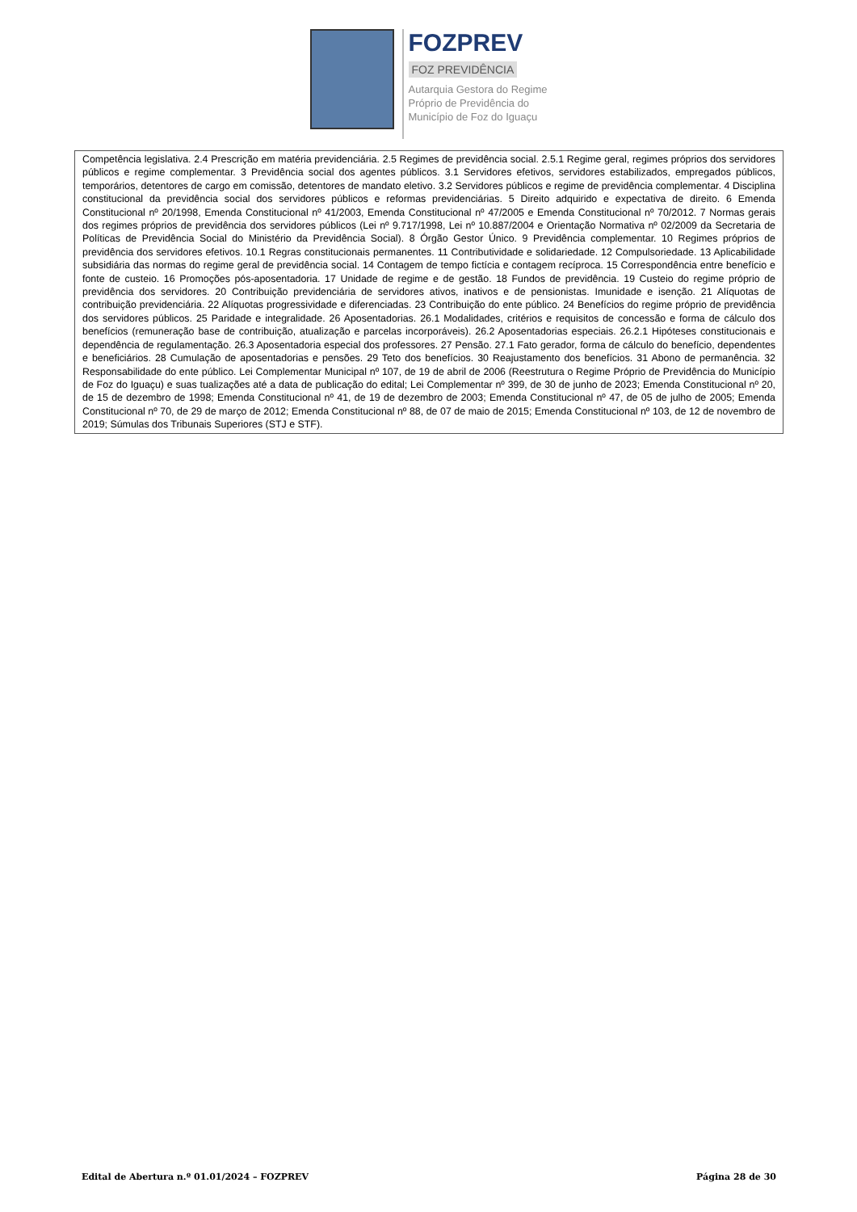FOZPREV
FOZ PREVIDÊNCIA
Autarquia Gestora do Regime
Próprio de Previdência do
Município de Foz do Iguaçu
| Competência legislativa. 2.4 Prescrição em matéria previdenciária. 2.5 Regimes de previdência social. 2.5.1 Regime geral, regimes próprios dos servidores públicos e regime complementar. 3 Previdência social dos agentes públicos. 3.1 Servidores efetivos, servidores estabilizados, empregados públicos, temporários, detentores de cargo em comissão, detentores de mandato eletivo. 3.2 Servidores públicos e regime de previdência complementar. 4 Disciplina constitucional da previdência social dos servidores públicos e reformas previdenciárias. 5 Direito adquirido e expectativa de direito. 6 Emenda Constitucional nº 20/1998, Emenda Constitucional nº 41/2003, Emenda Constitucional nº 47/2005 e Emenda Constitucional nº 70/2012. 7 Normas gerais dos regimes próprios de previdência dos servidores públicos (Lei nº 9.717/1998, Lei nº 10.887/2004 e Orientação Normativa nº 02/2009 da Secretaria de Políticas de Previdência Social do Ministério da Previdência Social). 8 Órgão Gestor Único. 9 Previdência complementar. 10 Regimes próprios de previdência dos servidores efetivos. 10.1 Regras constitucionais permanentes. 11 Contributividade e solidariedade. 12 Compulsoriedade. 13 Aplicabilidade subsidiária das normas do regime geral de previdência social. 14 Contagem de tempo fictícia e contagem recíproca. 15 Correspondência entre benefício e fonte de custeio. 16 Promoções pós-aposentadoria. 17 Unidade de regime e de gestão. 18 Fundos de previdência. 19 Custeio do regime próprio de previdência dos servidores. 20 Contribuição previdenciária de servidores ativos, inativos e de pensionistas. Imunidade e isenção. 21 Alíquotas de contribuição previdenciária. 22 Alíquotas progressividade e diferenciadas. 23 Contribuição do ente público. 24 Benefícios do regime próprio de previdência dos servidores públicos. 25 Paridade e integralidade. 26 Aposentadorias. 26.1 Modalidades, critérios e requisitos de concessão e forma de cálculo dos benefícios (remuneração base de contribuição, atualização e parcelas incorporáveis). 26.2 Aposentadorias especiais. 26.2.1 Hipóteses constitucionais e dependência de regulamentação. 26.3 Aposentadoria especial dos professores. 27 Pensão. 27.1 Fato gerador, forma de cálculo do benefício, dependentes e beneficiários. 28 Cumulação de aposentadorias e pensões. 29 Teto dos benefícios. 30 Reajustamento dos benefícios. 31 Abono de permanência. 32 Responsabilidade do ente público. Lei Complementar Municipal nº 107, de 19 de abril de 2006 (Reestrutura o Regime Próprio de Previdência do Município de Foz do Iguaçu) e suas tualizações até a data de publicação do edital; Lei Complementar nº 399, de 30 de junho de 2023; Emenda Constitucional nº 20, de 15 de dezembro de 1998; Emenda Constitucional nº 41, de 19 de dezembro de 2003; Emenda Constitucional nº 47, de 05 de julho de 2005; Emenda Constitucional nº 70, de 29 de março de 2012; Emenda Constitucional nº 88, de 07 de maio de 2015; Emenda Constitucional nº 103, de 12 de novembro de 2019; Súmulas dos Tribunais Superiores (STJ e STF). |
Edital de Abertura n.º 01.01/2024 – FOZPREV Página 28 de 30